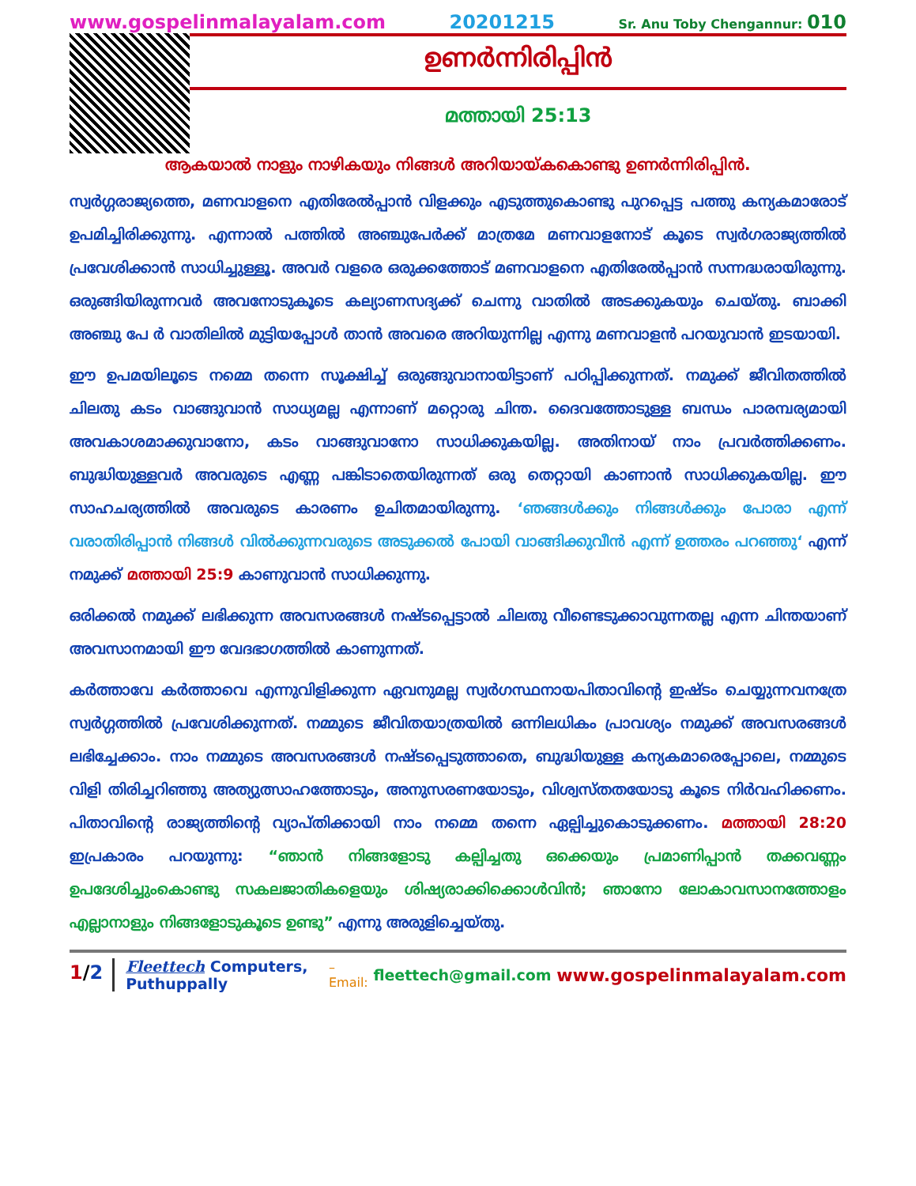www.gospelinmalayalam.com 20201215 Sr. Anu Toby Chengannur: 010
ഉണർന്നിരിപ്പിൻ
മത്തായി 25:13
ആകയാൽ നാളും നാഴികയും നിങ്ങൾ അറിയായ്കകൊണ്ടു ഉണർന്നിരിപ്പിൻ.
സ്വർഗ്ഗരാജ്യത്തെ, മണവാളനെ എതിരേൽപ്പാൻ വിളക്കും എടുത്തുകൊണ്ടു പുറപ്പെട്ട പത്തു കന്യകമാരോട് ഉപമിച്ചിരിക്കുന്നു. എന്നാൽ പത്തിൽ അഞ്ചുപേർക്ക് മാത്രമേ മണവാളനോട് കൂടെ സ്വർഗരാജ്യത്തിൽ പ്രവേശിക്കാൻ സാധിച്ചുള്ളൂ. അവർ വളരെ ഒരുക്കത്തോട് മണവാളനെ എതിരേൽപ്പാൻ സന്നദ്ധരായിരുന്നു. ഒരുങ്ങിയിരുന്നവർ അവനോടുകൂടെ കല്യാണസദ്യക്ക് ചെന്നു വാതിൽ അടക്കുകയും ചെയ്തു. ബാക്കി അഞ്ചു പേ ർ വാതിലിൽ മുട്ടിയപ്പോൾ താൻ അവരെ അറിയുന്നില്ല എന്നു മണവാളൻ പറയുവാൻ ഇടയായി.
ഈ ഉപമയിലൂടെ നമ്മെ തന്നെ സൂക്ഷിച്ച് ഒരുങ്ങുവാനായിട്ടാണ് പഠിപ്പിക്കുന്നത്. നമുക്ക് ജീവിതത്തിൽ ചിലതു കടം വാങ്ങുവാൻ സാധ്യമല്ല എന്നാണ് മറ്റൊരു ചിന്ത. ദൈവത്തോടുള്ള ബന്ധം പാരമ്പര്യമായി അവകാശമാക്കുവാനോ, കടം വാങ്ങുവാനോ സാധിക്കുകയില്ല. അതിനായ് നാം പ്രവർത്തിക്കണം. ബുദ്ധിയുള്ളവർ അവരുടെ എണ്ണ പങ്കിടാതെയിരുന്നത് ഒരു തെറ്റായി കാണാൻ സാധിക്കുകയില്ല. ഈ സാഹചര്യത്തിൽ അവരുടെ കാരണം ഉചിതമായിരുന്നു. ‘ഞങ്ങൾക്കും നിങ്ങൾക്കും പോരാ എന്ന് വരാതിരിപ്പാൻ നിങ്ങൾ വിൽക്കുന്നവരുടെ അടുക്കൽ പോയി വാങ്ങിക്കുവീൻ എന്ന് ഉത്തരം പറഞ്ഞു‘ എന്ന് നമുക്ക് മത്തായി 25:9 കാണുവാൻ സാധിക്കുന്നു.
ഒരിക്കൽ നമുക്ക് ലഭിക്കുന്ന അവസരങ്ങൾ നഷ്ടപ്പെട്ടാൽ ചിലതു വീണ്ടെടുക്കാവുന്നതല്ല എന്ന ചിന്തയാണ് അവസാനമായി ഈ വേദഭാഗത്തിൽ കാണുന്നത്.
കർത്താവേ കർത്താവെ എന്നുവിളിക്കുന്ന ഏവനുമല്ല സ്വർഗസ്ഥനായപിതാവിന്റെ ഇഷ്ടം ചെയ്യുന്നവനത്രേ സ്വർഗ്ഗത്തിൽ പ്രവേശിക്കുന്നത്. നമ്മുടെ ജീവിതയാത്രയിൽ ഒന്നിലധികം പ്രാവശ്യം നമുക്ക് അവസരങ്ങൾ ലഭിച്ചേക്കാം. നാം നമ്മുടെ അവസരങ്ങൾ നഷ്ടപ്പെടുത്താതെ, ബുദ്ധിയുള്ള കന്യകമാരെപ്പോലെ, നമ്മുടെ വിളി തിരിച്ചറിഞ്ഞു അത്യുത്സാഹത്തോടും, അനുസരണയോടും, വിശ്വസ്തതയോടു കൂടെ നിർവഹിക്കണം. പിതാവിന്റെ രാജ്യത്തിന്റെ വ്യാപ്തിക്കായി നാം നമ്മെ തന്നെ ഏല്പിച്ചുകൊടുക്കണം. മത്തായി 28:20 ഇപ്രകാരം പറയുന്നു: “ഞാൻ നിങ്ങളോടു കല്പിച്ചതു ഒക്കെയും പ്രമാണിപ്പാൻ തക്കവണ്ണം ഉപദേശിച്ചുംകൊണ്ടു സകലജാതികളെയും ശിഷ്യരാക്കിക്കൊൾവിൻ; ഞാനോ ലോകാവസാനത്തോളം എല്ലാനാളും നിങ്ങളോടുകൂടെ ഉണ്ടു” എന്നു അരുളിച്ചെയ്തു.
1/2 Fleettech Computers, Puthuppally – Email: fleettech@gmail.com www.gospelinmalayalam.com